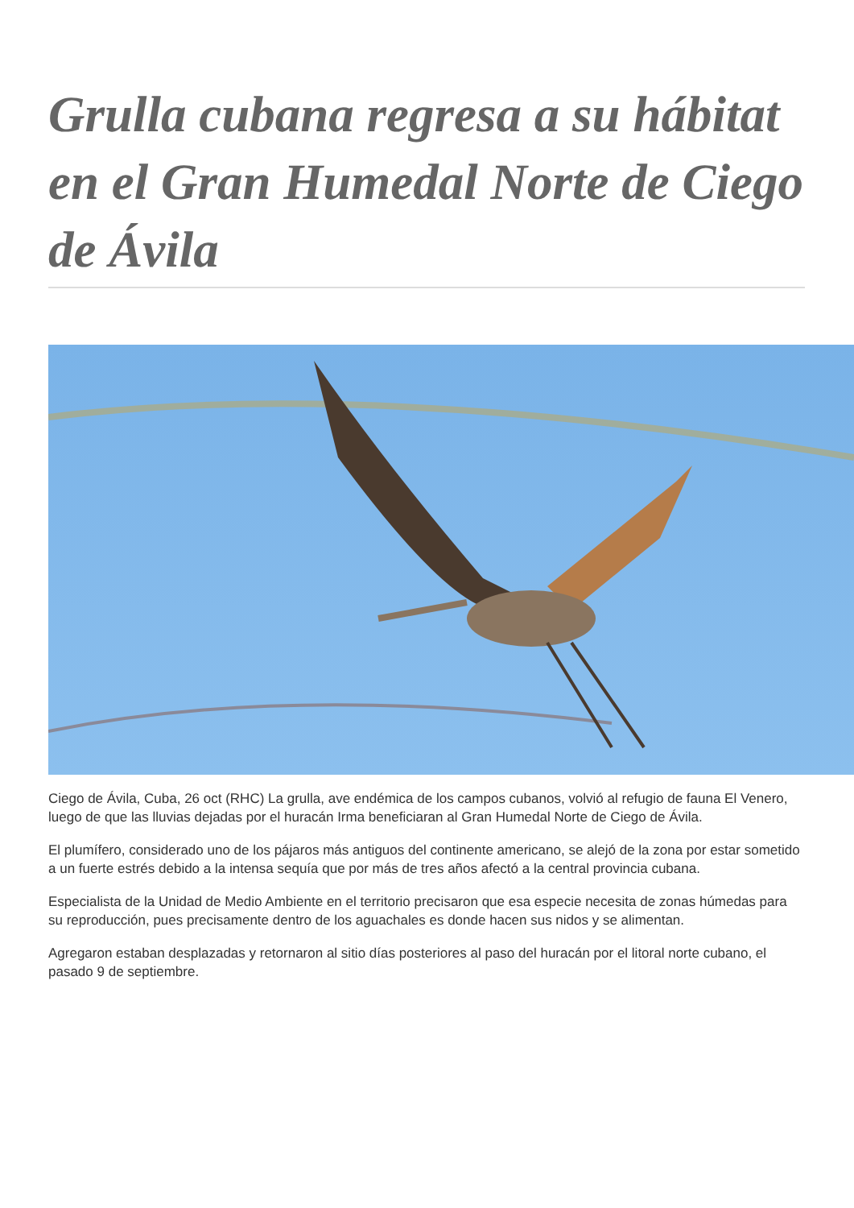Grulla cubana regresa a su hábitat en el Gran Humedal Norte de Ciego de Ávila
Ciego de Ávila, Cuba, 26 oct (RHC) La grulla, ave endémica de los campos cubanos, volvió al refugio de fauna El Venero, luego de que las lluvias dejadas por el huracán Irma beneficiaran al Gran Humedal Norte de Ciego de Ávila.
El plumífero, considerado uno de los pájaros más antiguos del continente americano, se alejó de la zona por estar sometido a un fuerte estrés debido a la intensa sequía que por más de tres años afectó a la central provincia cubana.
Especialista de la Unidad de Medio Ambiente en el territorio precisaron que esa especie necesita de zonas húmedas para su reproducción, pues precisamente dentro de los aguachales es donde hacen sus nidos y se alimentan.
Agregaron estaban desplazadas y retornaron al sitio días posteriores al paso del huracán por el litoral norte cubano, el pasado 9 de septiembre.